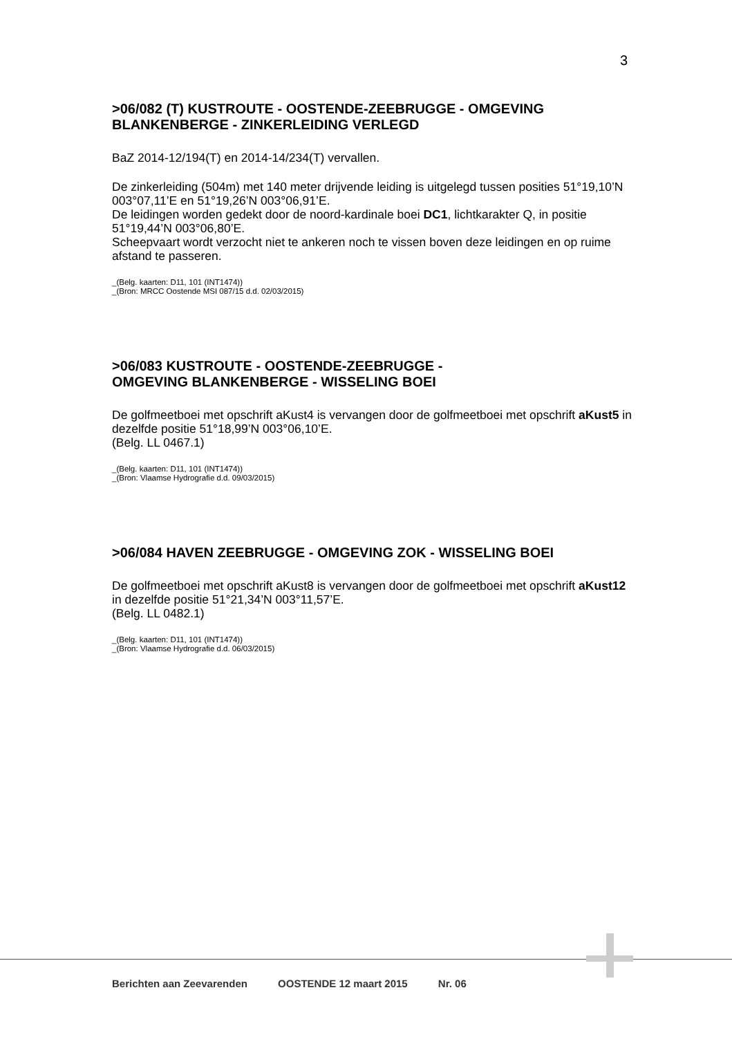3
>06/082 (T) KUSTROUTE - OOSTENDE-ZEEBRUGGE - OMGEVING BLANKENBERGE - ZINKERLEIDING VERLEGD
BaZ 2014-12/194(T) en 2014-14/234(T) vervallen.
De zinkerleiding (504m) met 140 meter drijvende leiding is uitgelegd tussen posities 51°19,10’N 003°07,11’E en 51°19,26’N 003°06,91’E.
De leidingen worden gedekt door de noord-kardinale boei DC1, lichtkarakter Q, in positie 51°19,44’N 003°06,80’E.
Scheepvaart wordt verzocht niet te ankeren noch te vissen boven deze leidingen en op ruime afstand te passeren.
_(Belg. kaarten: D11, 101 (INT1474))
_(Bron: MRCC Oostende MSI 087/15 d.d. 02/03/2015)
>06/083 KUSTROUTE - OOSTENDE-ZEEBRUGGE -
OMGEVING BLANKENBERGE - WISSELING BOEI
De golfmeetboei met opschrift aKust4 is vervangen door de golfmeetboei met opschrift aKust5 in dezelfde positie 51°18,99’N 003°06,10’E.
(Belg. LL 0467.1)
_(Belg. kaarten: D11, 101 (INT1474))
_(Bron: Vlaamse Hydrografie d.d. 09/03/2015)
>06/084 HAVEN ZEEBRUGGE - OMGEVING ZOK - WISSELING BOEI
De golfmeetboei met opschrift aKust8 is vervangen door de golfmeetboei met opschrift aKust12 in dezelfde positie 51°21,34’N 003°11,57’E.
(Belg. LL 0482.1)
_(Belg. kaarten: D11, 101 (INT1474))
_(Bron: Vlaamse Hydrografie d.d. 06/03/2015)
Berichten aan Zeevarenden OOSTENDE 12 maart 2015 Nr. 06